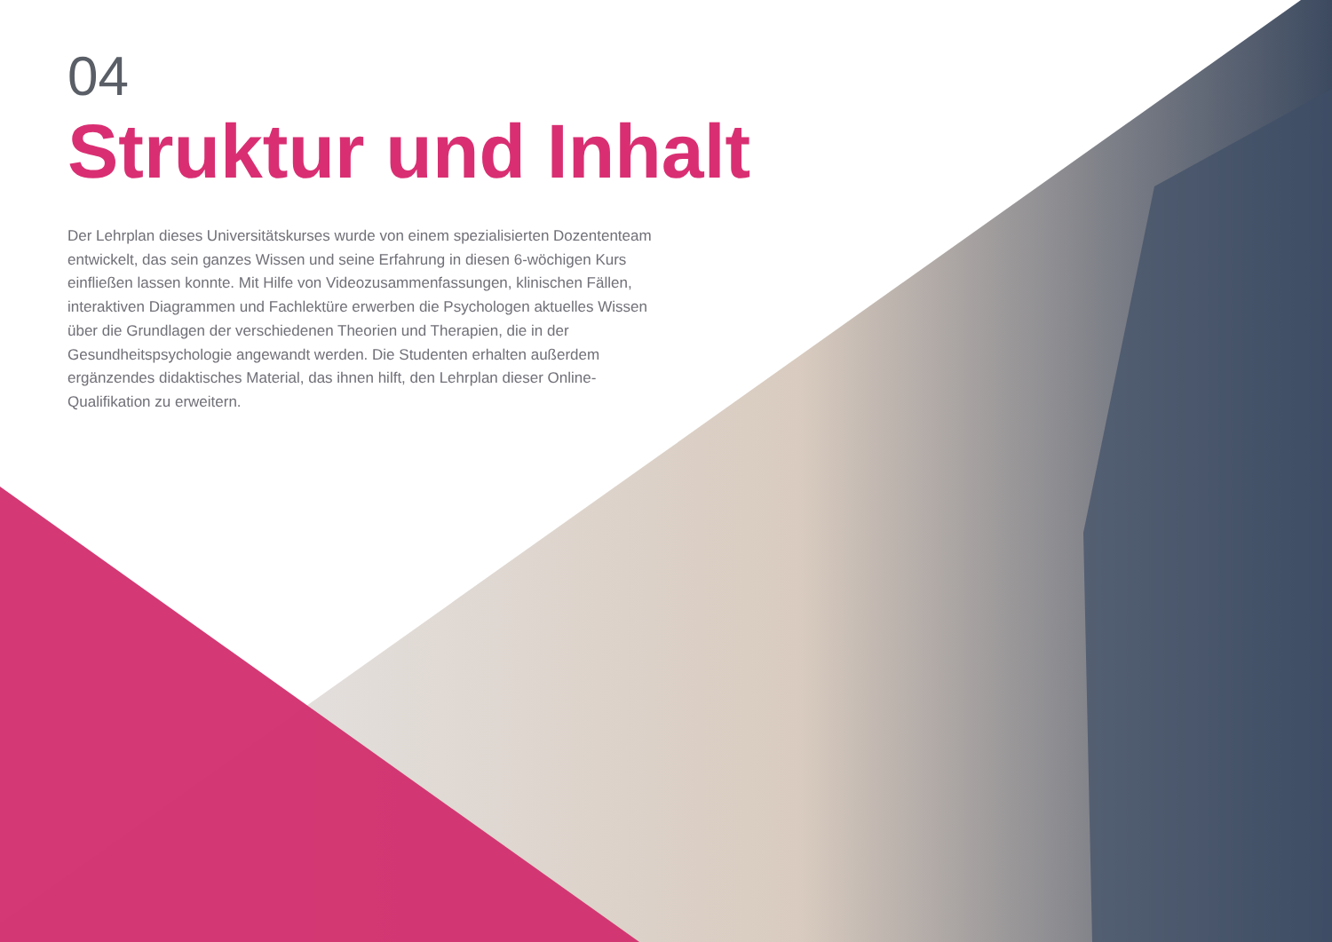04
Struktur und Inhalt
Der Lehrplan dieses Universitätskurses wurde von einem spezialisierten Dozententeam entwickelt, das sein ganzes Wissen und seine Erfahrung in diesen 6-wöchigen Kurs einfließen lassen konnte. Mit Hilfe von Videozusammenfassungen, klinischen Fällen, interaktiven Diagrammen und Fachlektüre erwerben die Psychologen aktuelles Wissen über die Grundlagen der verschiedenen Theorien und Therapien, die in der Gesundheitspsychologie angewandt werden. Die Studenten erhalten außerdem ergänzendes didaktisches Material, das ihnen hilft, den Lehrplan dieser Online-Qualifikation zu erweitern.